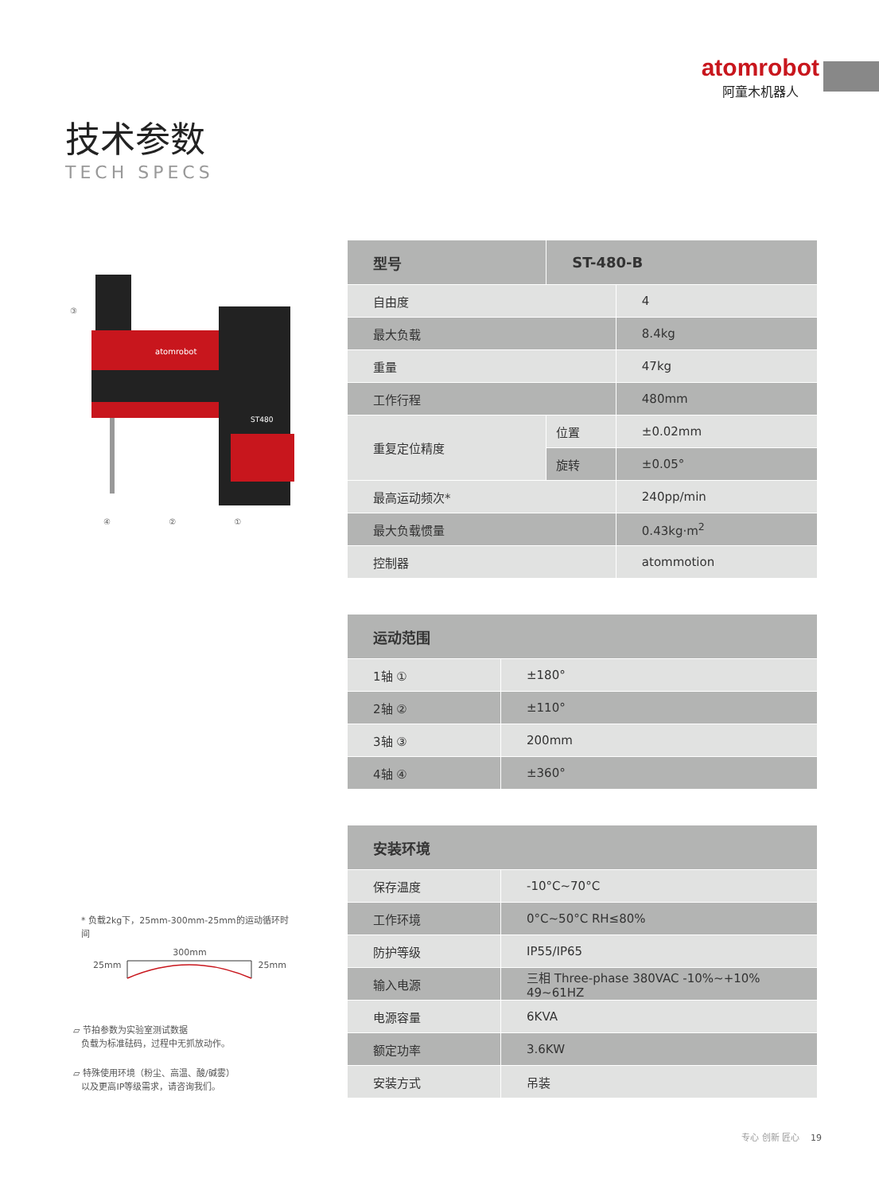atomrobot
阿童木机器人
技术参数
TECH SPECS
atomrobot
ST480
④ ② ①
③
| 型号 | ST-480-B | |
| --- | --- | --- |
| 自由度 | | 4 |
| 最大负载 | | 8.4kg |
| 重量 | | 47kg |
| 工作行程 | | 480mm |
| 重复定位精度 | 位置 | ±0.02mm |
| | 旋转 | ±0.05° |
| 最高运动频次* | | 240pp/min |
| 最大负载惯量 | | 0.43kg·m<sup>2</sup> |
| 控制器 | | atommotion |
| 运动范围 | |
| --- | --- |
| 1轴 ① | ±180° |
| 2轴 ② | ±110° |
| 3轴 ③ | 200mm |
| 4轴 ④ | ±360° |
| 安装环境 | |
| --- | --- |
| 保存温度 | -10°C~70°C |
| 工作环境 | 0°C~50°C RH≤80% |
| 防护等级 | IP55/IP65 |
| 输入电源 | 三相 Three-phase 380VAC -10%~+10% 49~61HZ |
| 电源容量 | 6KVA |
| 额定功率 | 3.6KW |
| 安装方式 | 吊装 |
* 负载2kg下，25mm-300mm-25mm的运动循环时间
25mm 300mm 25mm
▱ 节拍参数为实验室测试数据
负载为标准砝码，过程中无抓放动作。
▱ 特殊使用环境（粉尘、高温、酸/碱雾）
以及更高IP等级需求，请咨询我们。
专心 创新 匠心 19